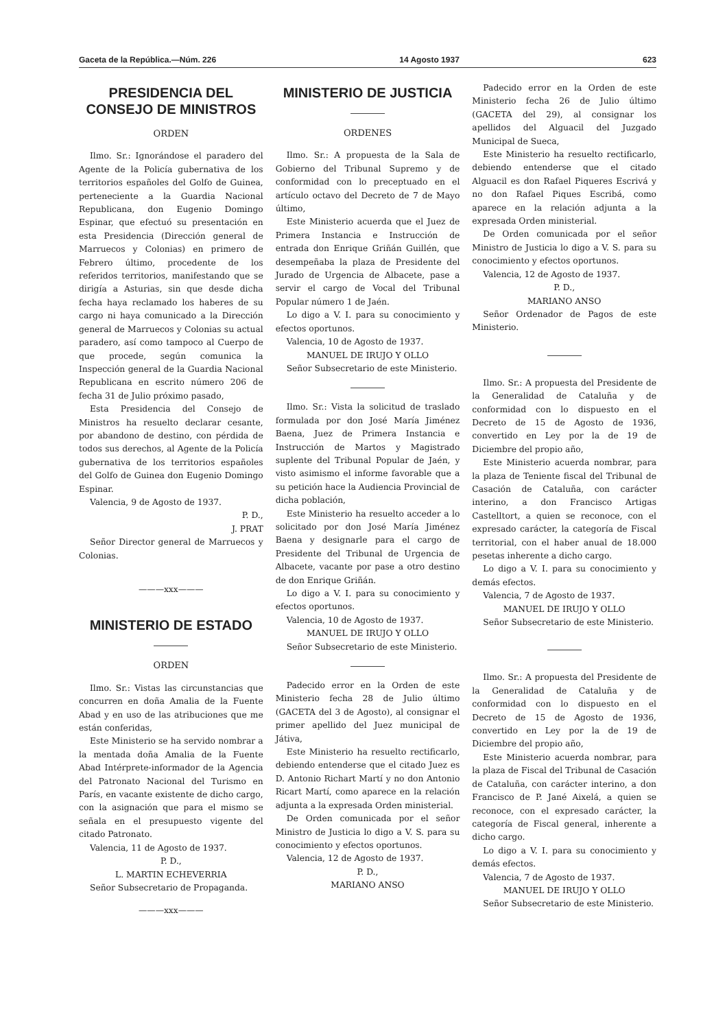Gaceta de la República.—Núm. 226 14 Agosto 1937 623
PRESIDENCIA DEL CONSEJO DE MINISTROS
ORDEN
Ilmo. Sr.: Ignorándose el paradero del Agente de la Policía gubernativa de los territorios españoles del Golfo de Guinea, perteneciente a la Guardia Nacional Republicana, don Eugenio Domingo Espinar, que efectuó su presentación en esta Presidencia (Dirección general de Marruecos y Colonias) en primero de Febrero último, procedente de los referidos territorios, manifestando que se dirigía a Asturias, sin que desde dicha fecha haya reclamado los haberes de su cargo ni haya comunicado a la Dirección general de Marruecos y Colonias su actual paradero, así como tampoco al Cuerpo de que procede, según comunica la Inspección general de la Guardia Nacional Republicana en escrito número 206 de fecha 31 de Julio próximo pasado,
Esta Presidencia del Consejo de Ministros ha resuelto declarar cesante, por abandono de destino, con pérdida de todos sus derechos, al Agente de la Policía gubernativa de los territorios españoles del Golfo de Guinea don Eugenio Domingo Espinar.
Valencia, 9 de Agosto de 1937.
P. D.,
J. PRAT
Señor Director general de Marruecos y Colonias.
———xxx———
MINISTERIO DE ESTADO
ORDEN
Ilmo. Sr.: Vistas las circunstancias que concurren en doña Amalia de la Fuente Abad y en uso de las atribuciones que me están conferidas,
Este Ministerio se ha servido nombrar a la mentada doña Amalia de la Fuente Abad Intérprete-informador de la Agencia del Patronato Nacional del Turismo en París, en vacante existente de dicho cargo, con la asignación que para el mismo se señala en el presupuesto vigente del citado Patronato.
Valencia, 11 de Agosto de 1937.
P. D.,
L. MARTIN ECHEVERRIA
Señor Subsecretario de Propaganda.
———xxx———
MINISTERIO DE JUSTICIA
ORDENES
Ilmo. Sr.: A propuesta de la Sala de Gobierno del Tribunal Supremo y de conformidad con lo preceptuado en el artículo octavo del Decreto de 7 de Mayo último,
Este Ministerio acuerda que el Juez de Primera Instancia e Instrucción de entrada don Enrique Griñán Guillén, que desempeñaba la plaza de Presidente del Jurado de Urgencia de Albacete, pase a servir el cargo de Vocal del Tribunal Popular número 1 de Jaén.
Lo digo a V. I. para su conocimiento y efectos oportunos.
Valencia, 10 de Agosto de 1937.
MANUEL DE IRUJO Y OLLO
Señor Subsecretario de este Ministerio.
Ilmo. Sr.: Vista la solicitud de traslado formulada por don José María Jiménez Baena, Juez de Primera Instancia e Instrucción de Martos y Magistrado suplente del Tribunal Popular de Jaén, y visto asimismo el informe favorable que a su petición hace la Audiencia Provincial de dicha población,
Este Ministerio ha resuelto acceder a lo solicitado por don José María Jiménez Baena y designarle para el cargo de Presidente del Tribunal de Urgencia de Albacete, vacante por pase a otro destino de don Enrique Griñán.
Lo digo a V. I. para su conocimiento y efectos oportunos.
Valencia, 10 de Agosto de 1937.
MANUEL DE IRUJO Y OLLO
Señor Subsecretario de este Ministerio.
Padecido error en la Orden de este Ministerio fecha 28 de Julio último (GACETA del 3 de Agosto), al consignar el primer apellido del Juez municipal de Játiva,
Este Ministerio ha resuelto rectificarlo, debiendo entenderse que el citado Juez es D. Antonio Richart Martí y no don Antonio Ricart Martí, como aparece en la relación adjunta a la expresada Orden ministerial.
De Orden comunicada por el señor Ministro de Justicia lo digo a V. S. para su conocimiento y efectos oportunos.
Valencia, 12 de Agosto de 1937.
P. D.,
MARIANO ANSO
Padecido error en la Orden de este Ministerio fecha 26 de Julio último (GACETA del 29), al consignar los apellidos del Alguacil del Juzgado Municipal de Sueca,
Este Ministerio ha resuelto rectificarlo, debiendo entenderse que el citado Alguacil es don Rafael Piqueres Escrivá y no don Rafael Piques Escribá, como aparece en la relación adjunta a la expresada Orden ministerial.
De Orden comunicada por el señor Ministro de Justicia lo digo a V. S. para su conocimiento y efectos oportunos.
Valencia, 12 de Agosto de 1937.
P. D.,
MARIANO ANSO
Señor Ordenador de Pagos de este Ministerio.
Ilmo. Sr.: A propuesta del Presidente de la Generalidad de Cataluña y de conformidad con lo dispuesto en el Decreto de 15 de Agosto de 1936, convertido en Ley por la de 19 de Diciembre del propio año,
Este Ministerio acuerda nombrar, para la plaza de Teniente fiscal del Tribunal de Casación de Cataluña, con carácter interino, a don Francisco Artigas Castelltort, a quien se reconoce, con el expresado carácter, la categoría de Fiscal territorial, con el haber anual de 18.000 pesetas inherente a dicho cargo.
Lo digo a V. I. para su conocimiento y demás efectos.
Valencia, 7 de Agosto de 1937.
MANUEL DE IRUJO Y OLLO
Señor Subsecretario de este Ministerio.
Ilmo. Sr.: A propuesta del Presidente de la Generalidad de Cataluña y de conformidad con lo dispuesto en el Decreto de 15 de Agosto de 1936, convertido en Ley por la de 19 de Diciembre del propio año,
Este Ministerio acuerda nombrar, para la plaza de Fiscal del Tribunal de Casación de Cataluña, con carácter interino, a don Francisco de P. Jané Aixelá, a quien se reconoce, con el expresado carácter, la categoría de Fiscal general, inherente a dicho cargo.
Lo digo a V. I. para su conocimiento y demás efectos.
Valencia, 7 de Agosto de 1937.
MANUEL DE IRUJO Y OLLO
Señor Subsecretario de este Ministerio.